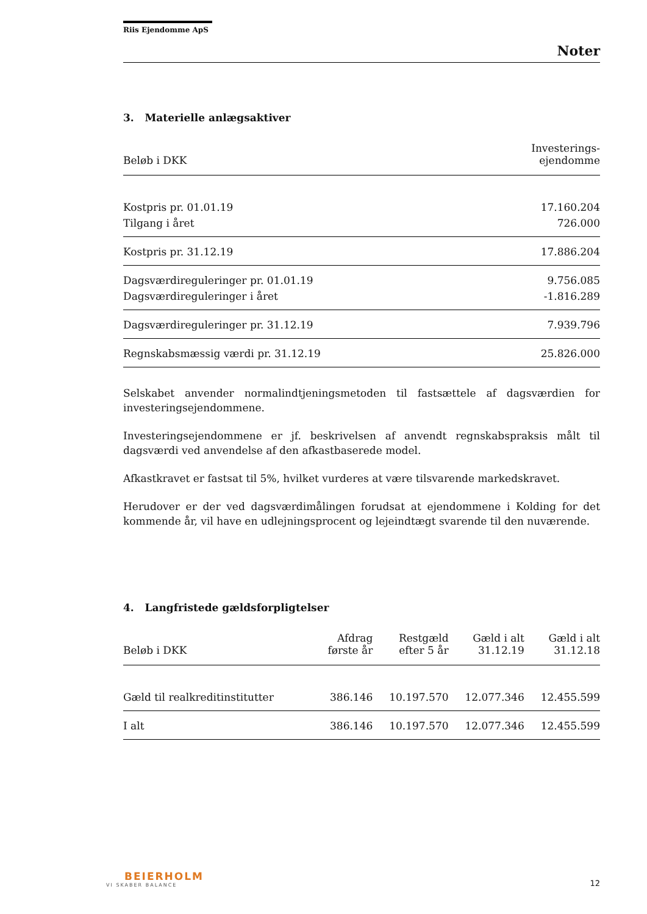Riis Ejendomme ApS
Noter
3. Materielle anlægsaktiver
| Beløb i DKK | Investerings- ejendomme |
| --- | --- |
| Kostpris pr. 01.01.19 | 17.160.204 |
| Tilgang i året | 726.000 |
| Kostpris pr. 31.12.19 | 17.886.204 |
| Dagsværdireguleringer pr. 01.01.19 | 9.756.085 |
| Dagsværdireguleringer i året | -1.816.289 |
| Dagsværdireguleringer pr. 31.12.19 | 7.939.796 |
| Regnskabsmæssig værdi pr. 31.12.19 | 25.826.000 |
Selskabet anvender normalindtjeningsmetoden til fastsættele af dagsværdien for investeringsejendommene.
Investeringsejendommene er jf. beskrivelsen af anvendt regnskabspraksis målt til dagsværdi ved anvendelse af den afkastbaserede model.
Afkastkravet er fastsat til 5%, hvilket vurderes at være tilsvarende markedskravet.
Herudover er der ved dagsværdimålingen forudsat at ejendommene i Kolding for det kommende år, vil have en udlejningsprocent og lejeindtægt svarende til den nuværende.
4. Langfristede gældsforpligtelser
| Beløb i DKK | Afdrag første år | Restgæld efter 5 år | Gæld i alt 31.12.19 | Gæld i alt 31.12.18 |
| --- | --- | --- | --- | --- |
| Gæld til realkreditinstitutter | 386.146 | 10.197.570 | 12.077.346 | 12.455.599 |
| I alt | 386.146 | 10.197.570 | 12.077.346 | 12.455.599 |
BEIERHOLM
VI SKABER BALANCE
12